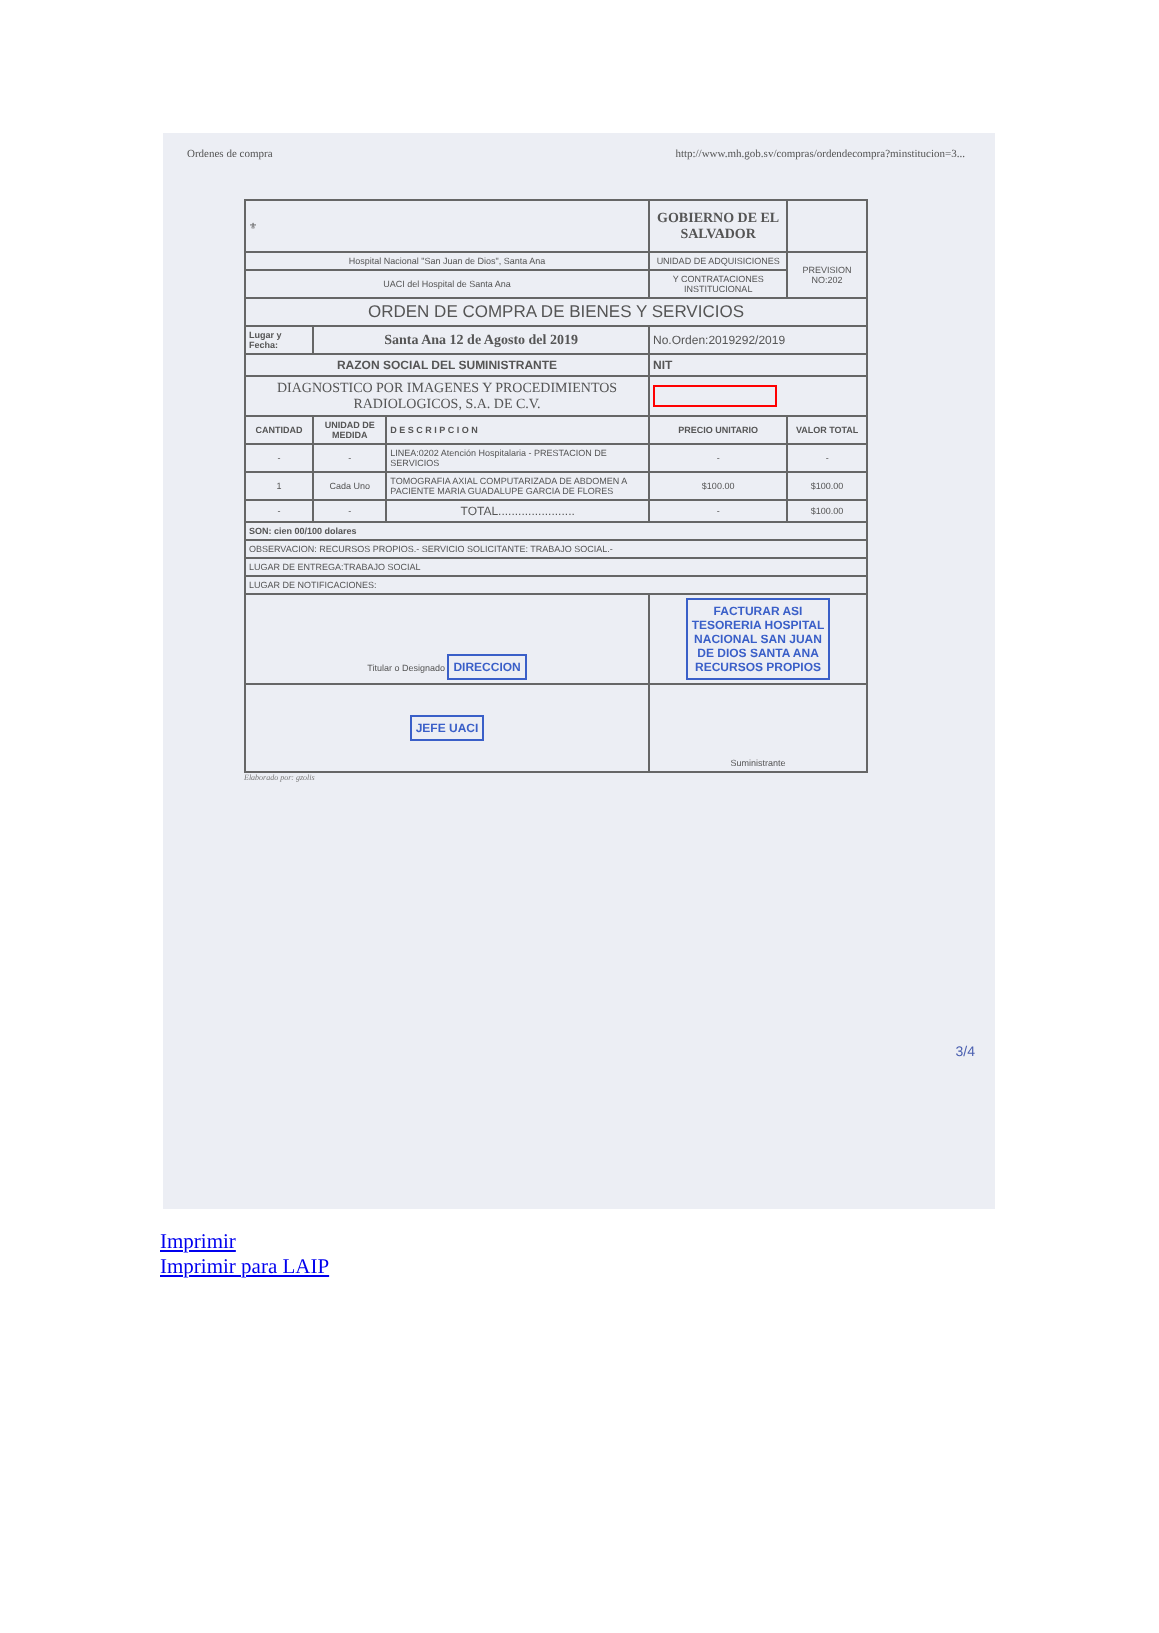Ordenes de compra http://www.mh.gob.sv/compras/ordendecompra?minstitucion=3...
| ⚜ | | | GOBIERNO DE EL SALVADOR | | | |
| Hospital Nacional "San Juan de Dios", Santa Ana | | | UNIDAD DE ADQUISICIONES | | | PREVISION NO:202 |
| UACI del Hospital de Santa Ana | | | Y CONTRATACIONES INSTITUCIONAL | | | |
| ORDEN DE COMPRA DE BIENES Y SERVICIOS | | | | | | |
| Lugar y Fecha: | Santa Ana 12 de Agosto del 2019 | | | | No.Orden:2019292/2019 | |
| RAZON SOCIAL DEL SUMINISTRANTE | | | | | NIT | |
| DIAGNOSTICO POR IMAGENES Y PROCEDIMIENTOS RADIOLOGICOS, S.A. DE C.V. | | | | | | |
| CANTIDAD | UNIDAD DE MEDIDA | D E S C R I P C I O N | | | PRECIO UNITARIO | VALOR TOTAL |
| - | - | LINEA:0202 Atención Hospitalaria - PRESTACION DE SERVICIOS | | | - | - |
| 1 | Cada Uno | TOMOGRAFIA AXIAL COMPUTARIZADA DE ABDOMEN A PACIENTE MARIA GUADALUPE GARCIA DE FLORES | | | $100.00 | $100.00 |
| - | - | TOTAL....................... | | | - | $100.00 |
| SON: cien 00/100 dolares | | | | | | |
| OBSERVACION: RECURSOS PROPIOS.- SERVICIO SOLICITANTE: TRABAJO SOCIAL.- | | | | | | |
| LUGAR DE ENTREGA:TRABAJO SOCIAL | | | | | | |
| LUGAR DE NOTIFICACIONES: | | | | | | |
| Titular o Designado DIRECCION | | | | FACTURAR ASI TESORERIA HOSPITAL NACIONAL SAN JUAN DE DIOS SANTA ANA RECURSOS PROPIOS | | |
| JEFE UACI | | | | Suministrante | | |
Elaborado por: gzolis
3/4
Imprimir
Imprimir para LAIP